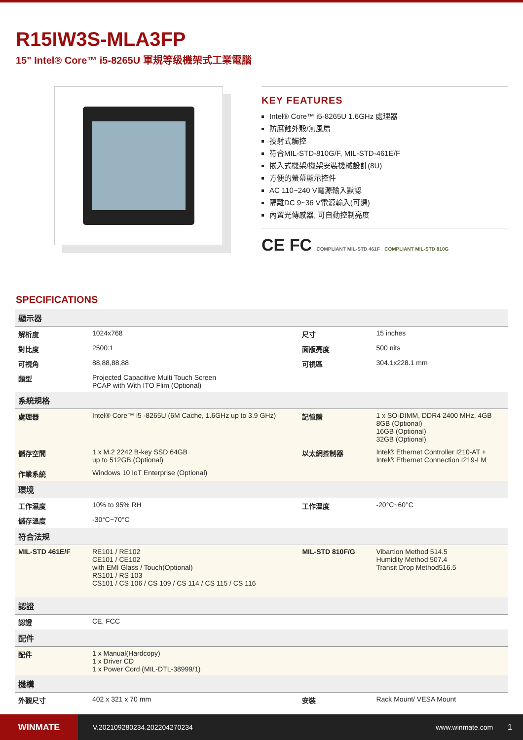R15IW3S-MLA3FP
15" Intel® Core™ i5-8265U 軍規等级機架式工業電腦
KEY FEATURES
Intel® Core™ i5-8265U 1.6GHz 處理器
防腐蝕外殼/無風扇
投射式觸控
符合MIL-STD-810G/F, MIL-STD-461E/F
嵌入式機架/機架安裝機械設計(8U)
方便的螢幕顯示控件
AC 110~240 V電源輸入默認
隔離DC 9~36 V電源輸入(可選)
內置光傳感器, 可自動控制亮度
CE FC COMPLIANT MIL-STD 461F COMPLIANT MIL-STD 810G
SPECIFICATIONS
| 顯示器 | | | |
| 解析度 | 1024x768 | 尺寸 | 15 inches |
| 對比度 | 2500:1 | 面版亮度 | 500 nits |
| 可視角 | 88,88,88,88 | 可視區 | 304.1x228.1 mm |
| 類型 | Projected Capacitive Multi Touch Screen PCAP with With ITO Flim (Optional) | | |
| 系統規格 | | | |
| 處理器 | Intel® Core™ i5 -8265U (6M Cache, 1.6GHz up to 3.9 GHz) | 記憶體 | 1 x SO-DIMM, DDR4 2400 MHz, 4GB 8GB (Optional) 16GB (Optional) 32GB (Optional) |
| 儲存空間 | 1 x M.2 2242 B-key SSD 64GB up to 512GB (Optional) | 以太網控制器 | Intel® Ethernet Controller I210-AT + Intel® Ethernet Connection I219-LM |
| 作業系統 | Windows 10 IoT Enterprise (Optional) | | |
| 環境 | | | |
| 工作濕度 | 10% to 95% RH | 工作溫度 | -20°C~60°C |
| 儲存溫度 | -30°C~70°C | | |
| 符合法規 | | | |
| MIL-STD 461E/F | RE101 / RE102 CE101 / CE102 with EMI Glass / Touch(Optional) RS101 / RS 103 CS101 / CS 106 / CS 109 / CS 114 / CS 115 / CS 116 | MIL-STD 810F/G | Vibartion Method 514.5 Humidity Method 507.4 Transit Drop Method516.5 |
| 認證 | | | |
| 認證 | CE, FCC | | |
| 配件 | | | |
| 配件 | 1 x Manual(Hardcopy) 1 x Driver CD 1 x Power Cord (MIL-DTL-38999/1) | | |
| 機構 | | | |
| 外觀尺寸 | 402 x 321 x 70 mm | 安裝 | Rack Mount/ VESA Mount |
WINMATE
V.202109280234.202204270234 www.winmate.com 1